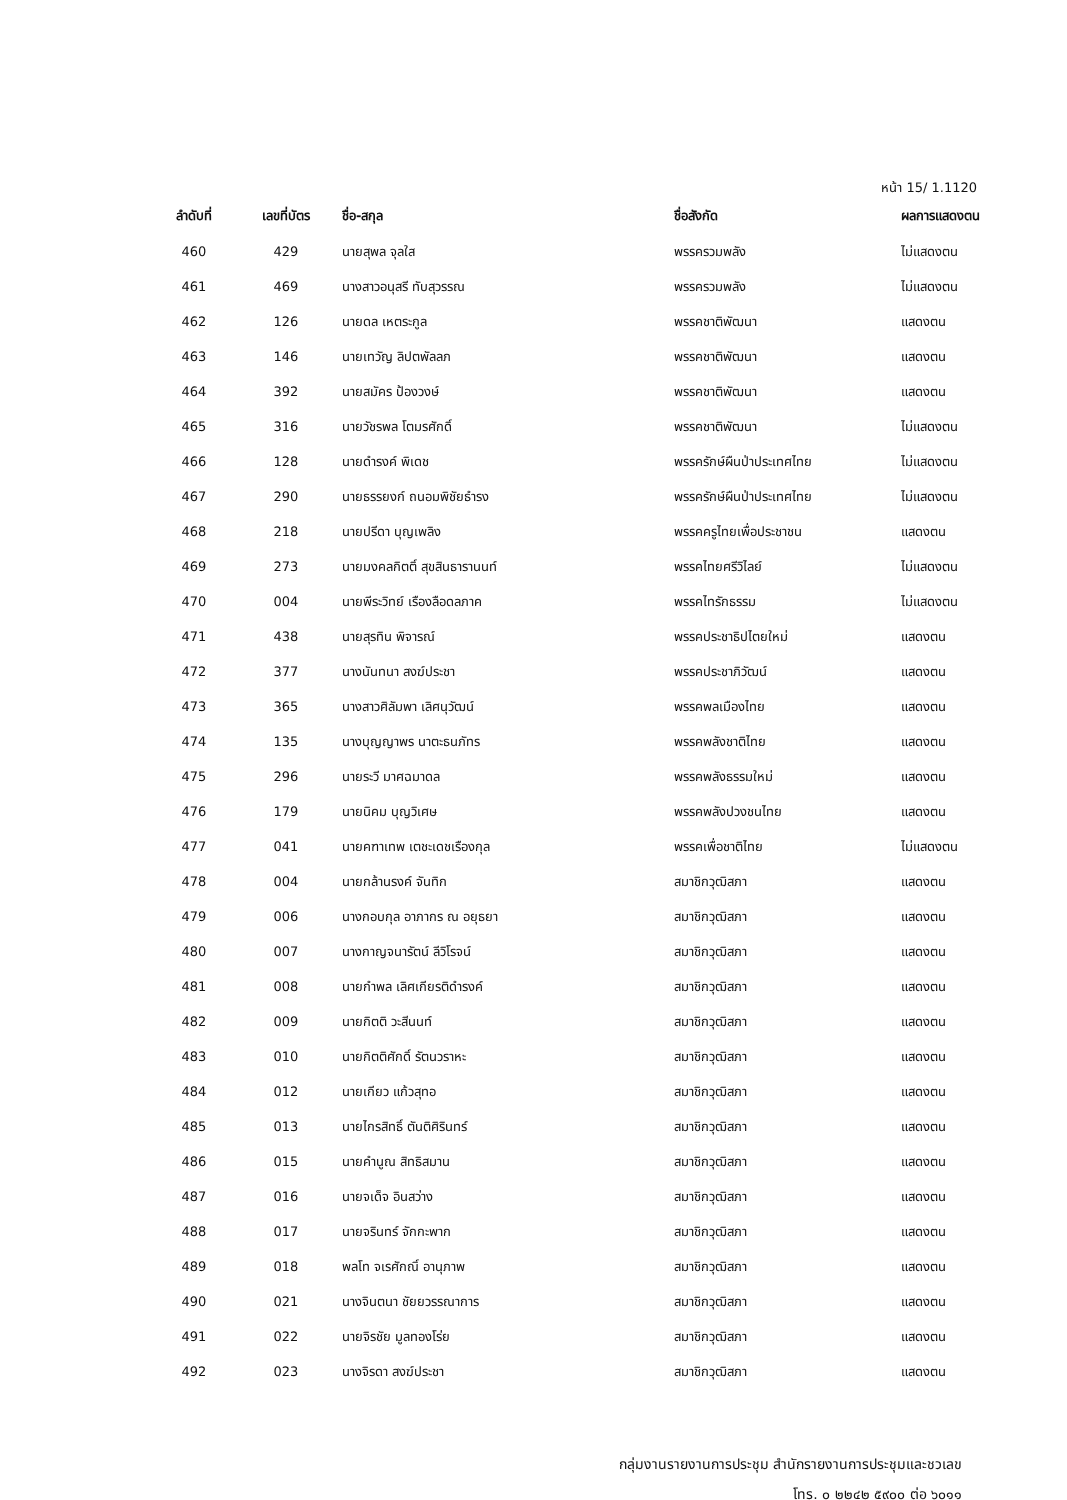หน้า 15/ 1.1120
| ลำดับที่ | เลขที่บัตร | ชื่อ-สกุล | ชื่อสังกัด | ผลการแสดงตน |
| --- | --- | --- | --- | --- |
| 460 | 429 | นายสุพล จุลใส | พรรครวมพลัง | ไม่แสดงตน |
| 461 | 469 | นางสาวอนุสรี ทับสุวรรณ | พรรครวมพลัง | ไม่แสดงตน |
| 462 | 126 | นายดล เหตระกูล | พรรคชาติพัฒนา | แสดงตน |
| 463 | 146 | นายเทวัญ ลิปตพัลลภ | พรรคชาติพัฒนา | แสดงตน |
| 464 | 392 | นายสมัคร ป้องวงษ์ | พรรคชาติพัฒนา | แสดงตน |
| 465 | 316 | นายวัชรพล โตมรศักดิ์ | พรรคชาติพัฒนา | ไม่แสดงตน |
| 466 | 128 | นายดำรงค์ พิเดช | พรรครักษ์ผืนป่าประเทศไทย | ไม่แสดงตน |
| 467 | 290 | นายธรรยงก์ ถนอมพิชัยธำรง | พรรครักษ์ผืนป่าประเทศไทย | ไม่แสดงตน |
| 468 | 218 | นายปรีดา บุญเพลิง | พรรคครูไทยเพื่อประชาชน | แสดงตน |
| 469 | 273 | นายมงคลกิตติ์ สุขสินธารานนท์ | พรรคไทยศรีวิไลย์ | ไม่แสดงตน |
| 470 | 004 | นายพีระวิทย์ เรืองลือดลภาค | พรรคไทรักธรรม | ไม่แสดงตน |
| 471 | 438 | นายสุรทิน พิจารณ์ | พรรคประชาธิปไตยใหม่ | แสดงตน |
| 472 | 377 | นางนันทนา สงฆ์ประชา | พรรคประชาภิวัฒน์ | แสดงตน |
| 473 | 365 | นางสาวศิลัมพา เลิศนุวัฒน์ | พรรคพลเมืองไทย | แสดงตน |
| 474 | 135 | นางบุญญาพร นาตะธนภัทร | พรรคพลังชาติไทย | แสดงตน |
| 475 | 296 | นายระวี มาศฉมาดล | พรรคพลังธรรมใหม่ | แสดงตน |
| 476 | 179 | นายนิคม บุญวิเศษ | พรรคพลังปวงชนไทย | แสดงตน |
| 477 | 041 | นายคฑาเทพ เตชะเดชเรืองกุล | พรรคเพื่อชาติไทย | ไม่แสดงตน |
| 478 | 004 | นายกล้านรงค์ จันทิก | สมาชิกวุฒิสภา | แสดงตน |
| 479 | 006 | นางกอบกุล อาภากร ณ อยุธยา | สมาชิกวุฒิสภา | แสดงตน |
| 480 | 007 | นางกาญจนารัตน์ ลีวิโรจน์ | สมาชิกวุฒิสภา | แสดงตน |
| 481 | 008 | นายกำพล เลิศเกียรติดำรงค์ | สมาชิกวุฒิสภา | แสดงตน |
| 482 | 009 | นายกิตติ วะสีนนท์ | สมาชิกวุฒิสภา | แสดงตน |
| 483 | 010 | นายกิตติศักดิ์ รัตนวราหะ | สมาชิกวุฒิสภา | แสดงตน |
| 484 | 012 | นายเกียว แก้วสุทอ | สมาชิกวุฒิสภา | แสดงตน |
| 485 | 013 | นายไกรสิทธิ์ ตันติศิรินทร์ | สมาชิกวุฒิสภา | แสดงตน |
| 486 | 015 | นายคำนูณ สิทธิสมาน | สมาชิกวุฒิสภา | แสดงตน |
| 487 | 016 | นายจเด็จ อินสว่าง | สมาชิกวุฒิสภา | แสดงตน |
| 488 | 017 | นายจรินทร์ จักกะพาก | สมาชิกวุฒิสภา | แสดงตน |
| 489 | 018 | พลโท จเรศักณิ์ อานุภาพ | สมาชิกวุฒิสภา | แสดงตน |
| 490 | 021 | นางจินตนา ชัยยวรรณาการ | สมาชิกวุฒิสภา | แสดงตน |
| 491 | 022 | นายจิรชัย มูลทองโร่ย | สมาชิกวุฒิสภา | แสดงตน |
| 492 | 023 | นางจิรดา สงฆ์ประชา | สมาชิกวุฒิสภา | แสดงตน |
กลุ่มงานรายงานการประชุม สำนักรายงานการประชุมและชวเลข
โทร. ๐ ๒๒๔๒ ๕๙๐๐ ต่อ ๖๐๑๑